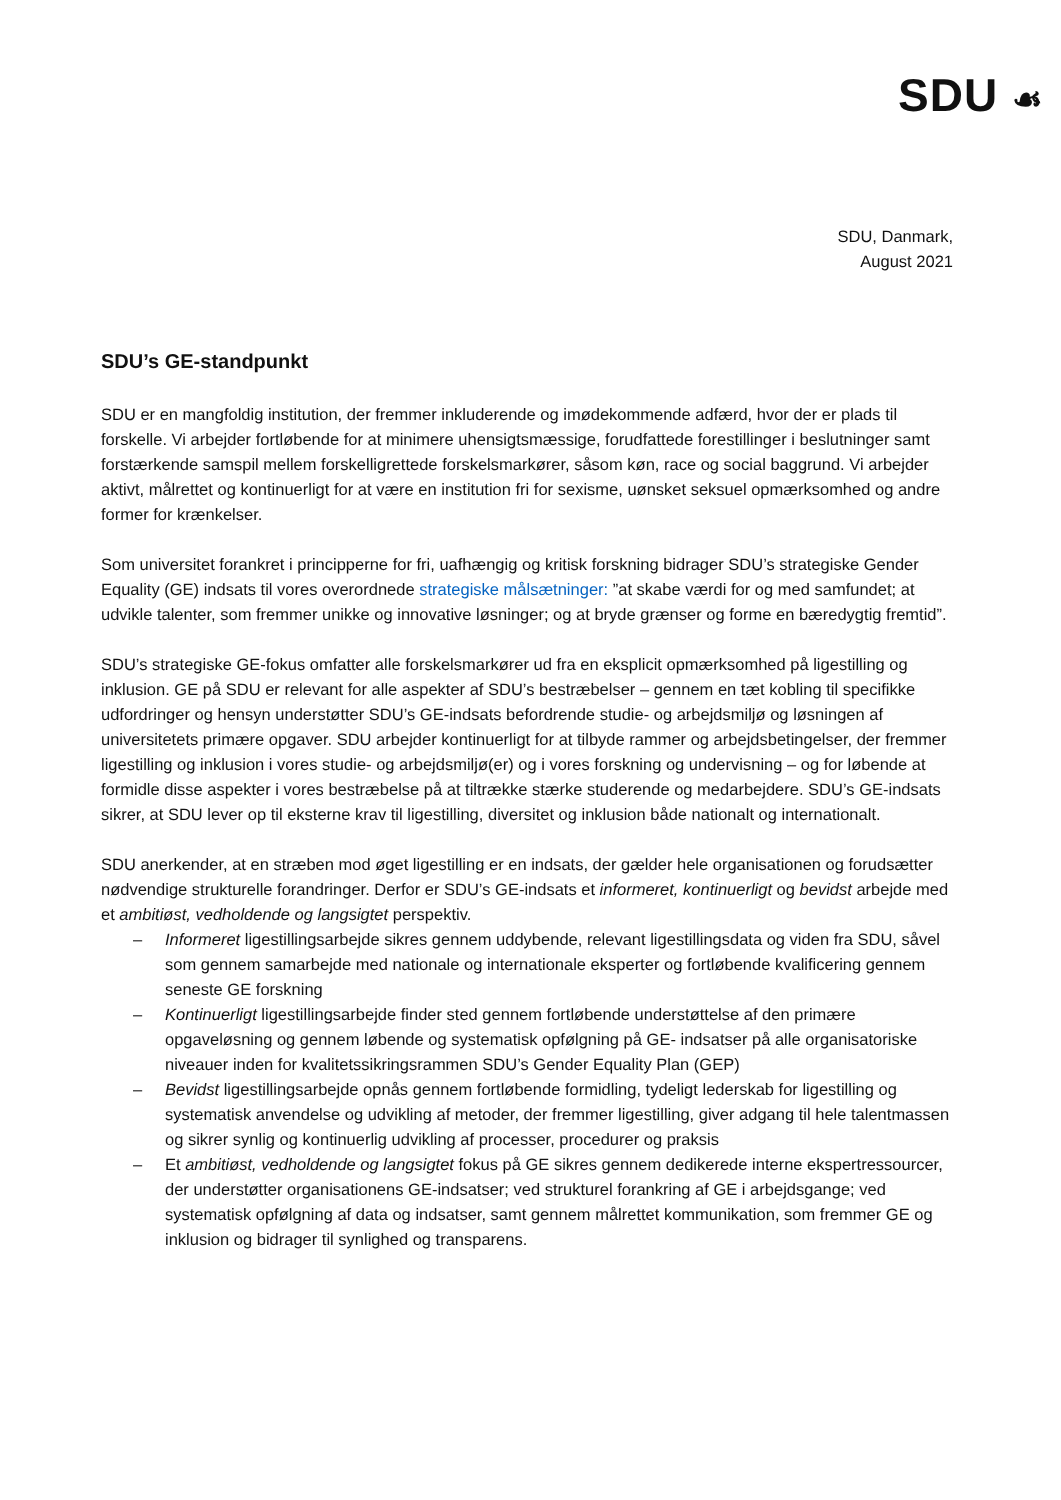SDU ☙
SDU, Danmark,
August 2021
SDU’s GE-standpunkt
SDU er en mangfoldig institution, der fremmer inkluderende og imødekommende adfærd, hvor der er plads til forskelle. Vi arbejder fortløbende for at minimere uhensigtsmæssige, forudfattede forestillinger i beslutninger samt forstærkende samspil mellem forskelligrettede forskelsmarkører, såsom køn, race og social baggrund. Vi arbejder aktivt, målrettet og kontinuerligt for at være en institution fri for sexisme, uønsket seksuel opmærksomhed og andre former for krænkelser.
Som universitet forankret i principperne for fri, uafhængig og kritisk forskning bidrager SDU’s strategiske Gender Equality (GE) indsats til vores overordnede strategiske målsætninger: ”at skabe værdi for og med samfundet; at udvikle talenter, som fremmer unikke og innovative løsninger; og at bryde grænser og forme en bæredygtig fremtid”.
SDU’s strategiske GE-fokus omfatter alle forskelsmarkører ud fra en eksplicit opmærksomhed på ligestilling og inklusion. GE på SDU er relevant for alle aspekter af SDU’s bestræbelser – gennem en tæt kobling til specifikke udfordringer og hensyn understøtter SDU’s GE-indsats befordrende studie- og arbejdsmiljø og løsningen af universitetets primære opgaver. SDU arbejder kontinuerligt for at tilbyde rammer og arbejdsbetingelser, der fremmer ligestilling og inklusion i vores studie- og arbejdsmiljø(er) og i vores forskning og undervisning – og for løbende at formidle disse aspekter i vores bestræbelse på at tiltrække stærke studerende og medarbejdere. SDU’s GE-indsats sikrer, at SDU lever op til eksterne krav til ligestilling, diversitet og inklusion både nationalt og internationalt.
SDU anerkender, at en stræben mod øget ligestilling er en indsats, der gælder hele organisationen og forudsætter nødvendige strukturelle forandringer. Derfor er SDU’s GE-indsats et informeret, kontinuerligt og bevidst arbejde med et ambitiøst, vedholdende og langsigtet perspektiv.
– Informeret ligestillingsarbejde sikres gennem uddybende, relevant ligestillingsdata og viden fra SDU, såvel som gennem samarbejde med nationale og internationale eksperter og fortløbende kvalificering gennem seneste GE forskning
– Kontinuerligt ligestillingsarbejde finder sted gennem fortløbende understøttelse af den primære opgaveløsning og gennem løbende og systematisk opfølgning på GE- indsatser på alle organisatoriske niveauer inden for kvalitetssikringsrammen SDU’s Gender Equality Plan (GEP)
– Bevidst ligestillingsarbejde opnås gennem fortløbende formidling, tydeligt lederskab for ligestilling og systematisk anvendelse og udvikling af metoder, der fremmer ligestilling, giver adgang til hele talentmassen og sikrer synlig og kontinuerlig udvikling af processer, procedurer og praksis
– Et ambitiøst, vedholdende og langsigtet fokus på GE sikres gennem dedikerede interne ekspertressourcer, der understøtter organisationens GE-indsatser; ved strukturel forankring af GE i arbejdsgange; ved systematisk opfølgning af data og indsatser, samt gennem målrettet kommunikation, som fremmer GE og inklusion og bidrager til synlighed og transparens.